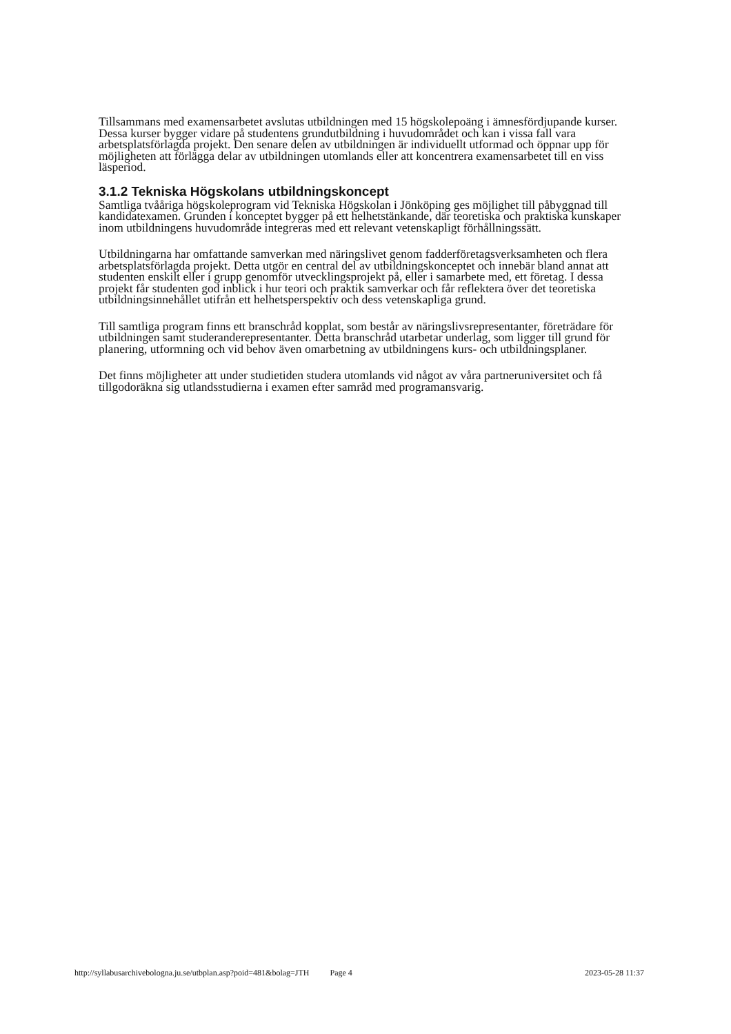Tillsammans med examensarbetet avslutas utbildningen med 15 högskolepoäng i ämnesfördjupande kurser. Dessa kurser bygger vidare på studentens grundutbildning i huvudområdet och kan i vissa fall vara arbetsplatsförlagda projekt. Den senare delen av utbildningen är individuellt utformad och öppnar upp för möjligheten att förlägga delar av utbildningen utomlands eller att koncentrera examensarbetet till en viss läsperiod.
3.1.2 Tekniska Högskolans utbildningskoncept
Samtliga tvååriga högskoleprogram vid Tekniska Högskolan i Jönköping ges möjlighet till påbyggnad till kandidatexamen. Grunden i konceptet bygger på ett helhetstänkande, där teoretiska och praktiska kunskaper inom utbildningens huvudområde integreras med ett relevant vetenskapligt förhållningssätt.
Utbildningarna har omfattande samverkan med näringslivet genom fadderföretagsverksamheten och flera arbetsplatsförlagda projekt. Detta utgör en central del av utbildningskonceptet och innebär bland annat att studenten enskilt eller i grupp genomför utvecklingsprojekt på, eller i samarbete med, ett företag. I dessa projekt får studenten god inblick i hur teori och praktik samverkar och får reflektera över det teoretiska utbildningsinnehållet utifrån ett helhetsperspektiv och dess vetenskapliga grund.
Till samtliga program finns ett branschråd kopplat, som består av näringslivsrepresentanter, företrädare för utbildningen samt studeranderepresentanter. Detta branschråd utarbetar underlag, som ligger till grund för planering, utformning och vid behov även omarbetning av utbildningens kurs- och utbildningsplaner.
Det finns möjligheter att under studietiden studera utomlands vid något av våra partneruniversitet och få tillgodoräkna sig utlandsstudierna i examen efter samråd med programansvarig.
http://syllabusarchivebologna.ju.se/utbplan.asp?poid=481&bolag=JTH Page 4 2023-05-28 11:37